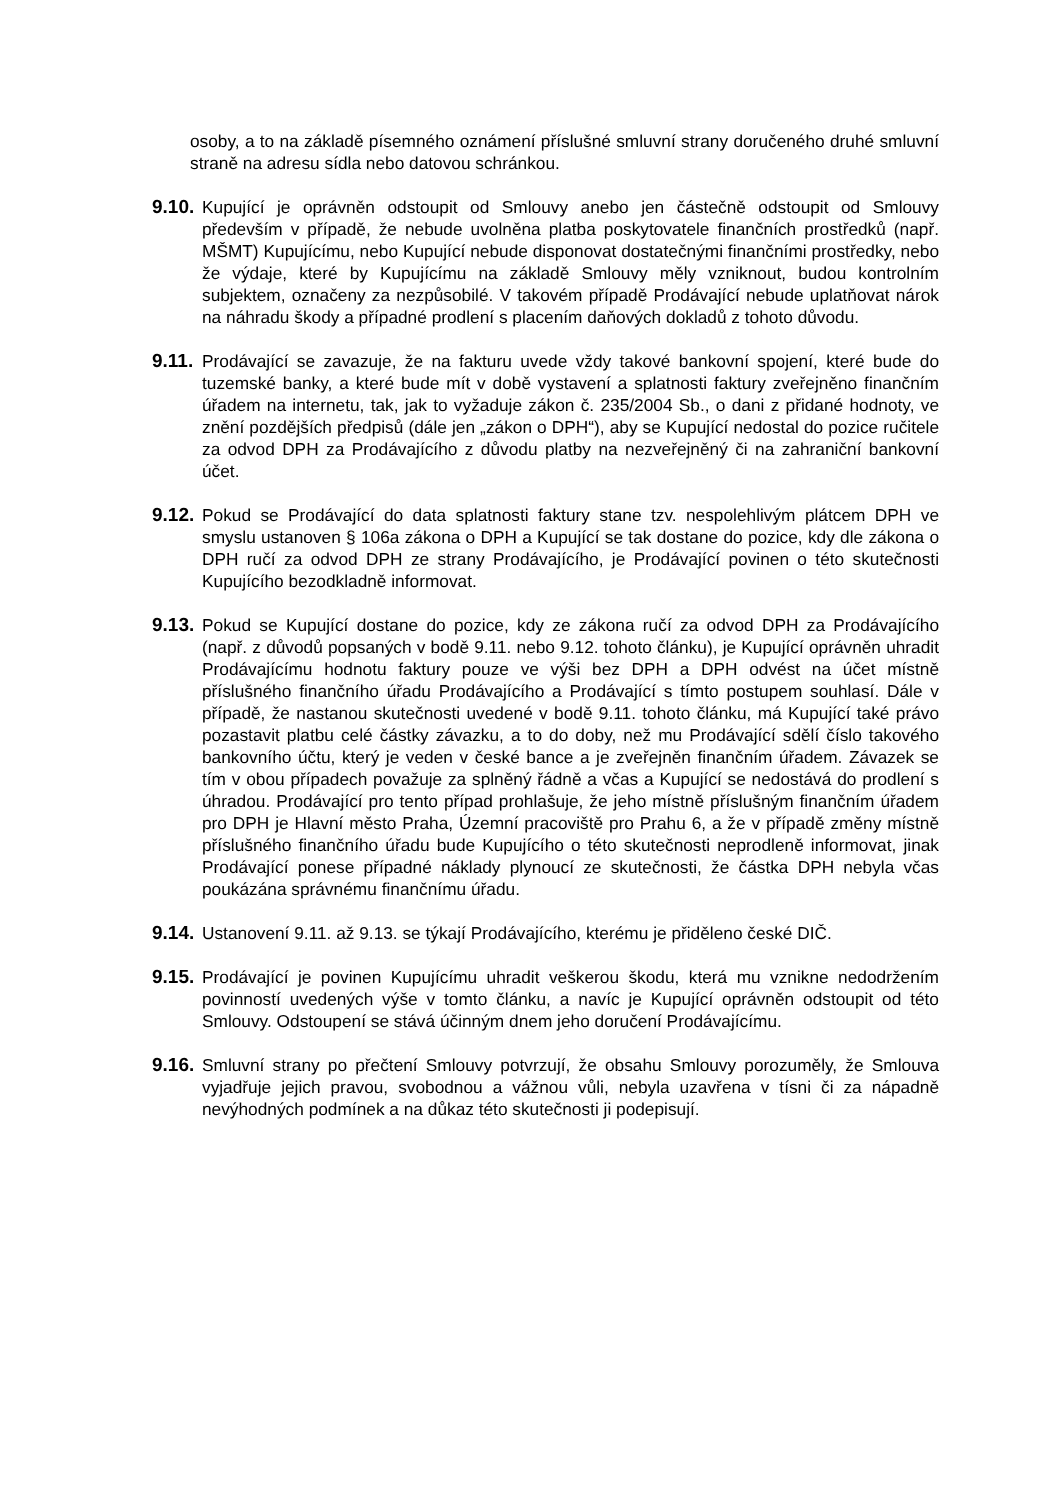osoby, a to na základě písemného oznámení příslušné smluvní strany doručeného druhé smluvní straně na adresu sídla nebo datovou schránkou.
9.10.
Kupující je oprávněn odstoupit od Smlouvy anebo jen částečně odstoupit od Smlouvy především v případě, že nebude uvolněna platba poskytovatele finančních prostředků (např. MŠMT) Kupujícímu, nebo Kupující nebude disponovat dostatečnými finančními prostředky, nebo že výdaje, které by Kupujícímu na základě Smlouvy měly vzniknout, budou kontrolním subjektem, označeny za nezpůsobilé. V takovém případě Prodávající nebude uplatňovat nárok na náhradu škody a případné prodlení s placením daňových dokladů z tohoto důvodu.
9.11.
Prodávající se zavazuje, že na fakturu uvede vždy takové bankovní spojení, které bude do tuzemské banky, a které bude mít v době vystavení a splatnosti faktury zveřejněno finančním úřadem na internetu, tak, jak to vyžaduje zákon č. 235/2004 Sb., o dani z přidané hodnoty, ve znění pozdějších předpisů (dále jen „zákon o DPH“), aby se Kupující nedostal do pozice ručitele za odvod DPH za Prodávajícího z důvodu platby na nezveřejněný či na zahraniční bankovní účet.
9.12.
Pokud se Prodávající do data splatnosti faktury stane tzv. nespolehlivým plátcem DPH ve smyslu ustanoven § 106a zákona o DPH a Kupující se tak dostane do pozice, kdy dle zákona o DPH ručí za odvod DPH ze strany Prodávajícího, je Prodávající povinen o této skutečnosti Kupujícího bezodkladně informovat.
9.13.
Pokud se Kupující dostane do pozice, kdy ze zákona ručí za odvod DPH za Prodávajícího (např. z důvodů popsaných v bodě 9.11. nebo 9.12. tohoto článku), je Kupující oprávněn uhradit Prodávajícímu hodnotu faktury pouze ve výši bez DPH a DPH odvést na účet místně příslušného finančního úřadu Prodávajícího a Prodávající s tímto postupem souhlasí. Dále v případě, že nastanou skutečnosti uvedené v bodě 9.11. tohoto článku, má Kupující také právo pozastavit platbu celé částky závazku, a to do doby, než mu Prodávající sdělí číslo takového bankovního účtu, který je veden v české bance a je zveřejněn finančním úřadem. Závazek se tím v obou případech považuje za splněný řádně a včas a Kupující se nedostává do prodlení s úhradou. Prodávající pro tento případ prohlašuje, že jeho místně příslušným finančním úřadem pro DPH je Hlavní město Praha, Územní pracoviště pro Prahu 6, a že v případě změny místně příslušného finančního úřadu bude Kupujícího o této skutečnosti neprodleně informovat, jinak Prodávající ponese případné náklady plynoucí ze skutečnosti, že částka DPH nebyla včas poukázána správnému finančnímu úřadu.
9.14.
Ustanovení 9.11. až 9.13. se týkají Prodávajícího, kterému je přiděleno české DIČ.
9.15.
Prodávající je povinen Kupujícímu uhradit veškerou škodu, která mu vznikne nedodržením povinností uvedených výše v tomto článku, a navíc je Kupující oprávněn odstoupit od této Smlouvy. Odstoupení se stává účinným dnem jeho doručení Prodávajícímu.
9.16.
Smluvní strany po přečtení Smlouvy potvrzují, že obsahu Smlouvy porozuměly, že Smlouva vyjadřuje jejich pravou, svobodnou a vážnou vůli, nebyla uzavřena v tísni či za nápadně nevýhodných podmínek a na důkaz této skutečnosti ji podepisují.